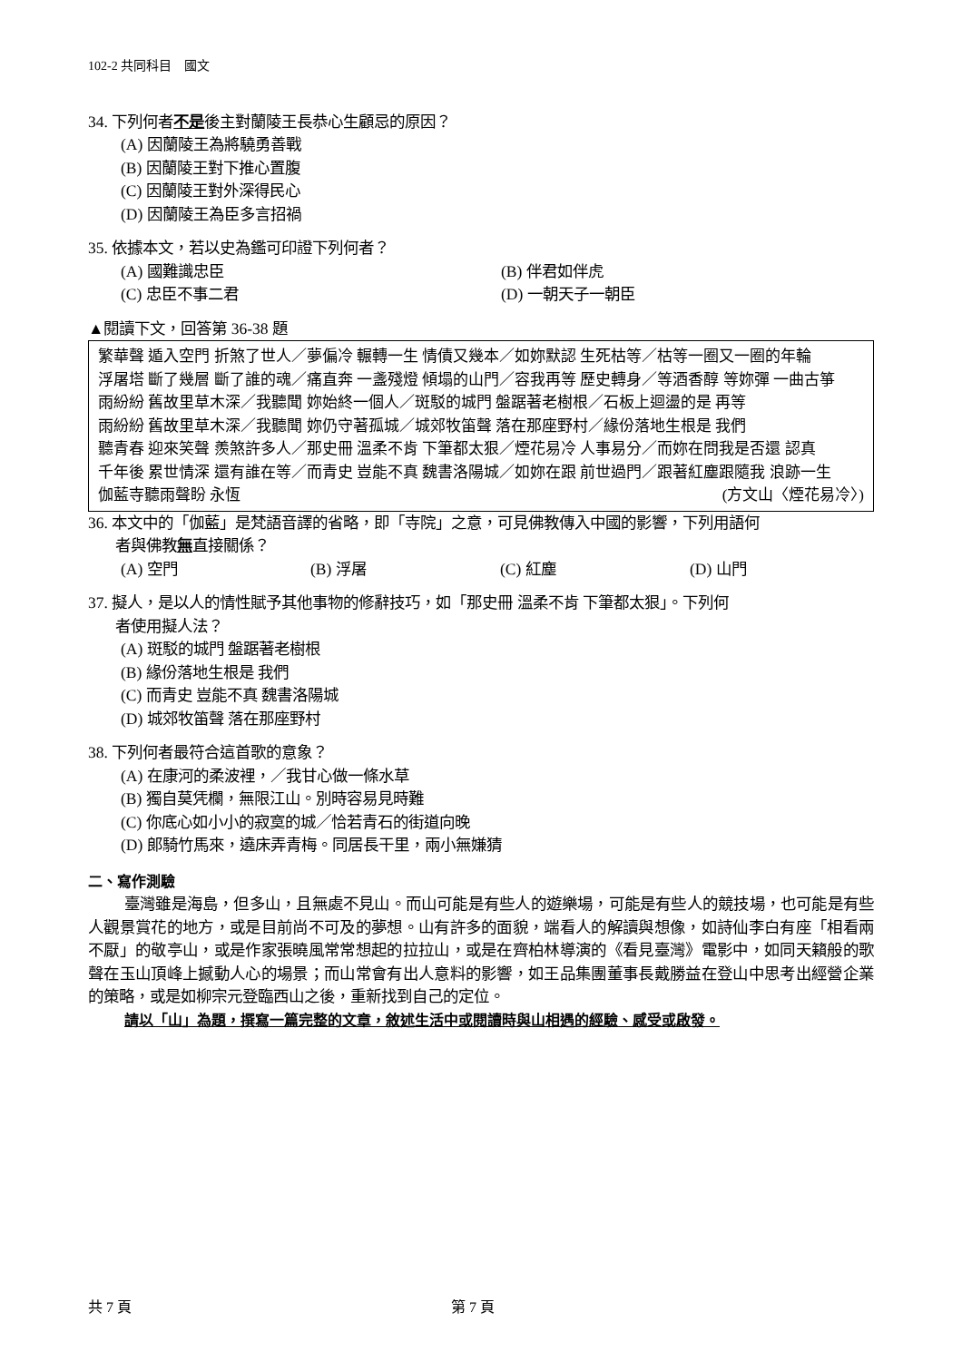102-2 共同科目　國文
34. 下列何者不是後主對蘭陵王長恭心生顧忌的原因？
(A) 因蘭陵王為將驍勇善戰
(B) 因蘭陵王對下推心置腹
(C) 因蘭陵王對外深得民心
(D) 因蘭陵王為臣多言招禍
35. 依據本文，若以史為鑑可印證下列何者？
(A) 國難識忠臣 (B) 伴君如伴虎
(C) 忠臣不事二君 (D) 一朝天子一朝臣
▲閱讀下文，回答第 36-38 題
繁華聲 遁入空門 折煞了世人／夢偏冷 輾轉一生 情債又幾本／如妳默認 生死枯等／枯等一圈又一圈的年輪
浮屠塔 斷了幾層 斷了誰的魂／痛直奔 一盞殘燈 傾塌的山門／容我再等 歷史轉身／等酒香醇 等妳彈 一曲古箏
雨紛紛 舊故里草木深／我聽聞 妳始終一個人／斑駁的城門 盤踞著老樹根／石板上迴盪的是 再等
雨紛紛 舊故里草木深／我聽聞 妳仍守著孤城／城郊牧笛聲 落在那座野村／緣份落地生根是 我們
聽青春 迎來笑聲 羨煞許多人／那史冊 溫柔不肯 下筆都太狠／煙花易冷 人事易分／而妳在問我是否還 認真
千年後 累世情深 還有誰在等／而青史 豈能不真 魏書洛陽城／如妳在跟 前世過門／跟著紅塵跟隨我 浪跡一生
伽藍寺聽雨聲盼 永恆 (方文山〈煙花易冷〉)
36. 本文中的「伽藍」是梵語音譯的省略，即「寺院」之意，可見佛教傳入中國的影響，下列用語何
者與佛教無直接關係？
(A) 空門 (B) 浮屠 (C) 紅塵 (D) 山門
37. 擬人，是以人的情性賦予其他事物的修辭技巧，如「那史冊 溫柔不肯 下筆都太狠」。下列何
者使用擬人法？
(A) 斑駁的城門 盤踞著老樹根
(B) 緣份落地生根是 我們
(C) 而青史 豈能不真 魏書洛陽城
(D) 城郊牧笛聲 落在那座野村
38. 下列何者最符合這首歌的意象？
(A) 在康河的柔波裡，／我甘心做一條水草
(B) 獨自莫凭欄，無限江山。別時容易見時難
(C) 你底心如小小的寂寞的城／恰若青石的街道向晚
(D) 郎騎竹馬來，遶床弄青梅。同居長干里，兩小無嫌猜
二、寫作測驗
臺灣雖是海島，但多山，且無處不見山。而山可能是有些人的遊樂場，可能是有些人的競技場，也可能是有些人觀景賞花的地方，或是目前尚不可及的夢想。山有許多的面貌，端看人的解讀與想像，如詩仙李白有座「相看兩不厭」的敬亭山，或是作家張曉風常常想起的拉拉山，或是在齊柏林導演的《看見臺灣》電影中，如同天籟般的歌聲在玉山頂峰上撼動人心的場景；而山常會有出人意料的影響，如王品集團董事長戴勝益在登山中思考出經營企業的策略，或是如柳宗元登臨西山之後，重新找到自己的定位。
請以「山」為題，撰寫一篇完整的文章，敘述生活中或閱讀時與山相遇的經驗、感受或啟發。
共 7 頁 第 7 頁